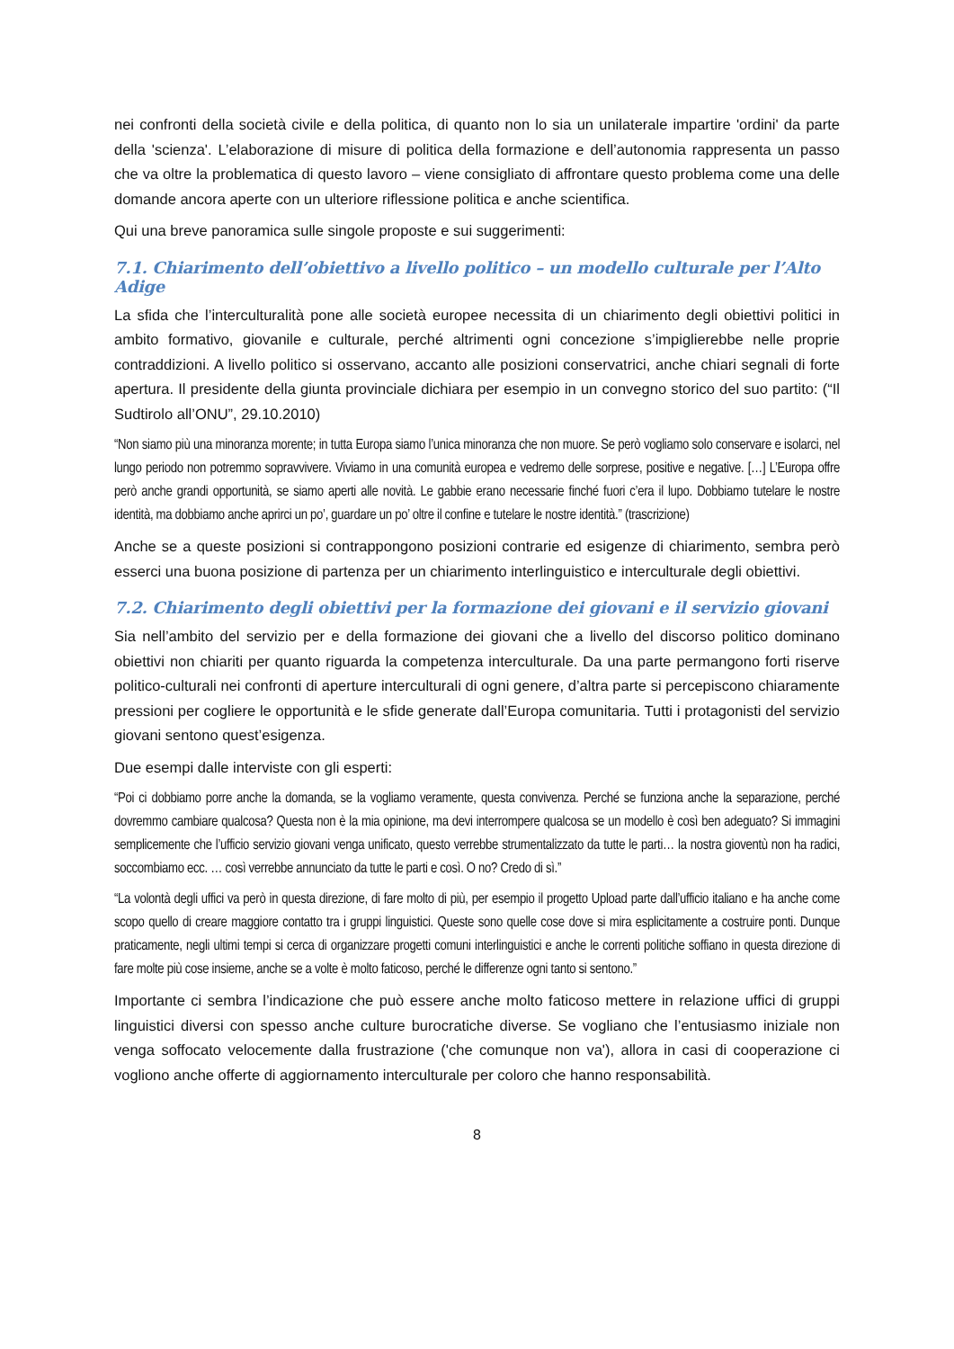nei confronti della società civile e della politica, di quanto non lo sia un unilaterale impartire 'ordini' da parte della 'scienza'. L’elaborazione di misure di politica della formazione e dell’autonomia rappresenta un passo che va oltre la problematica di questo lavoro – viene consigliato di affrontare questo problema come una delle domande ancora aperte con un ulteriore riflessione politica e anche scientifica.
Qui una breve panoramica sulle singole proposte e sui suggerimenti:
7.1. Chiarimento dell’obiettivo a livello politico – un modello culturale per l’Alto Adige
La sfida che l’interculturalità pone alle società europee necessita di un chiarimento degli obiettivi politici in ambito formativo, giovanile e culturale, perché altrimenti ogni concezione s’impiglierebbe nelle proprie contraddizioni. A livello politico si osservano, accanto alle posizioni conservatrici, anche chiari segnali di forte apertura. Il presidente della giunta provinciale dichiara per esempio in un convegno storico del suo partito: (“Il Sudtirolo all’ONU”, 29.10.2010)
“Non siamo più una minoranza morente; in tutta Europa siamo l’unica minoranza che non muore. Se però vogliamo solo conservare e isolarci, nel lungo periodo non potremmo sopravvivere. Viviamo in una comunità europea e vedremo delle sorprese, positive e negative. […] L’Europa offre però anche grandi opportunità, se siamo aperti alle novità. Le gabbie erano necessarie finché fuori c’era il lupo. Dobbiamo tutelare le nostre identità, ma dobbiamo anche aprirci un po’, guardare un po’ oltre il confine e tutelare le nostre identità.” (trascrizione)
Anche se a queste posizioni si contrappongono posizioni contrarie ed esigenze di chiarimento, sembra però esserci una buona posizione di partenza per un chiarimento interlinguistico e interculturale degli obiettivi.
7.2. Chiarimento degli obiettivi per la formazione dei giovani e il servizio giovani
Sia nell’ambito del servizio per e della formazione dei giovani che a livello del discorso politico dominano obiettivi non chiariti per quanto riguarda la competenza interculturale. Da una parte permangono forti riserve politico-culturali nei confronti di aperture interculturali di ogni genere, d’altra parte si percepiscono chiaramente pressioni per cogliere le opportunità e le sfide generate dall’Europa comunitaria. Tutti i protagonisti del servizio giovani sentono quest’esigenza.
Due esempi dalle interviste con gli esperti:
“Poi ci dobbiamo porre anche la domanda, se la vogliamo veramente, questa convivenza. Perché se funziona anche la separazione, perché dovremmo cambiare qualcosa? Questa non è la mia opinione, ma devi interrompere qualcosa se un modello è così ben adeguato? Si immagini semplicemente che l’ufficio servizio giovani venga unificato, questo verrebbe strumentalizzato da tutte le parti… la nostra gioventù non ha radici, soccombiamo ecc. … così verrebbe annunciato da tutte le parti e così. O no? Credo di sì.”
“La volontà degli uffici va però in questa direzione, di fare molto di più, per esempio il progetto Upload parte dall’ufficio italiano e ha anche come scopo quello di creare maggiore contatto tra i gruppi linguistici. Queste sono quelle cose dove si mira esplicitamente a costruire ponti. Dunque praticamente, negli ultimi tempi si cerca di organizzare progetti comuni interlinguistici e anche le correnti politiche soffiano in questa direzione di fare molte più cose insieme, anche se a volte è molto faticoso, perché le differenze ogni tanto si sentono.”
Importante ci sembra l’indicazione che può essere anche molto faticoso mettere in relazione uffici di gruppi linguistici diversi con spesso anche culture burocratiche diverse. Se vogliano che l’entusiasmo iniziale non venga soffocato velocemente dalla frustrazione ('che comunque non va'), allora in casi di cooperazione ci vogliono anche offerte di aggiornamento interculturale per coloro che hanno responsabilità.
8